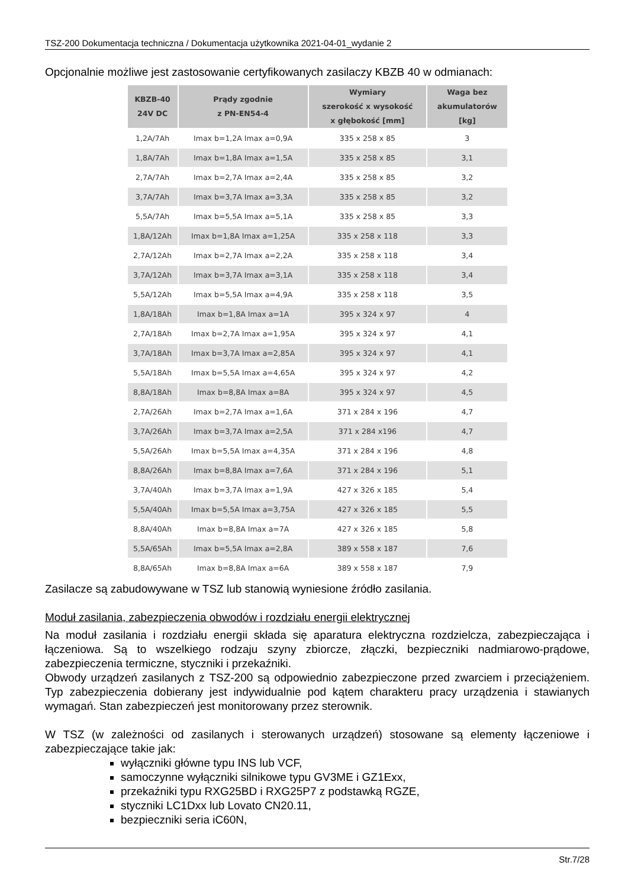TSZ-200 Dokumentacja techniczna / Dokumentacja użytkownika 2021-04-01_wydanie 2
Opcjonalnie możliwe jest zastosowanie certyfikowanych zasilaczy KBZB 40 w odmianach:
| KBZB-40 24V DC | Prądy zgodnie z PN-EN54-4 | Wymiary szerokość x wysokość x głębokość [mm] | Waga bez akumulatorów [kg] |
| --- | --- | --- | --- |
| 1,2A/7Ah | Imax b=1,2A Imax a=0,9A | 335 x 258 x 85 | 3 |
| 1,8A/7Ah | Imax b=1,8A Imax a=1,5A | 335 x 258 x 85 | 3,1 |
| 2,7A/7Ah | Imax b=2,7A Imax a=2,4A | 335 x 258 x 85 | 3,2 |
| 3,7A/7Ah | Imax b=3,7A Imax a=3,3A | 335 x 258 x 85 | 3,2 |
| 5,5A/7Ah | Imax b=5,5A Imax a=5,1A | 335 x 258 x 85 | 3,3 |
| 1,8A/12Ah | Imax b=1,8A Imax a=1,25A | 335 x 258 x 118 | 3,3 |
| 2,7A/12Ah | Imax b=2,7A Imax a=2,2A | 335 x 258 x 118 | 3,4 |
| 3,7A/12Ah | Imax b=3,7A Imax a=3,1A | 335 x 258 x 118 | 3,4 |
| 5,5A/12Ah | Imax b=5,5A Imax a=4,9A | 335 x 258 x 118 | 3,5 |
| 1,8A/18Ah | Imax b=1,8A Imax a=1A | 395 x 324 x 97 | 4 |
| 2,7A/18Ah | Imax b=2,7A Imax a=1,95A | 395 x 324 x 97 | 4,1 |
| 3,7A/18Ah | Imax b=3,7A Imax a=2,85A | 395 x 324 x 97 | 4,1 |
| 5,5A/18Ah | Imax b=5,5A Imax a=4,65A | 395 x 324 x 97 | 4,2 |
| 8,8A/18Ah | Imax b=8,8A Imax a=8A | 395 x 324 x 97 | 4,5 |
| 2,7A/26Ah | Imax b=2,7A Imax a=1,6A | 371 x 284 x 196 | 4,7 |
| 3,7A/26Ah | Imax b=3,7A Imax a=2,5A | 371 x 284 x196 | 4,7 |
| 5,5A/26Ah | Imax b=5,5A Imax a=4,35A | 371 x 284 x 196 | 4,8 |
| 8,8A/26Ah | Imax b=8,8A Imax a=7,6A | 371 x 284 x 196 | 5,1 |
| 3,7A/40Ah | Imax b=3,7A Imax a=1,9A | 427 x 326 x 185 | 5,4 |
| 5,5A/40Ah | Imax b=5,5A Imax a=3,75A | 427 x 326 x 185 | 5,5 |
| 8,8A/40Ah | Imax b=8,8A Imax a=7A | 427 x 326 x 185 | 5,8 |
| 5,5A/65Ah | Imax b=5,5A Imax a=2,8A | 389 x 558 x 187 | 7,6 |
| 8,8A/65Ah | Imax b=8,8A Imax a=6A | 389 x 558 x 187 | 7,9 |
Zasilacze są zabudowywane w TSZ lub stanowią wyniesione źródło zasilania.
Moduł zasilania, zabezpieczenia obwodów i rozdziału energii elektrycznej
Na moduł zasilania i rozdziału energii składa się aparatura elektryczna rozdzielcza, zabezpieczająca i łączeniowa. Są to wszelkiego rodzaju szyny zbiorcze, złączki, bezpieczniki nadmiarowo-prądowe, zabezpieczenia termiczne, styczniki i przekaźniki.
Obwody urządzeń zasilanych z TSZ-200 są odpowiednio zabezpieczone przed zwarciem i przeciążeniem. Typ zabezpieczenia dobierany jest indywidualnie pod kątem charakteru pracy urządzenia i stawianych wymagań. Stan zabezpieczeń jest monitorowany przez sterownik.
W TSZ (w zależności od zasilanych i sterowanych urządzeń) stosowane są elementy łączeniowe i zabezpieczające takie jak:
wyłączniki główne typu INS lub VCF,
samoczynne wyłączniki silnikowe typu GV3ME i GZ1Exx,
przekaźniki typu RXG25BD i RXG25P7 z podstawką RGZE,
styczniki LC1Dxx lub Lovato CN20.11,
bezpieczniki seria iC60N,
Str.7/28